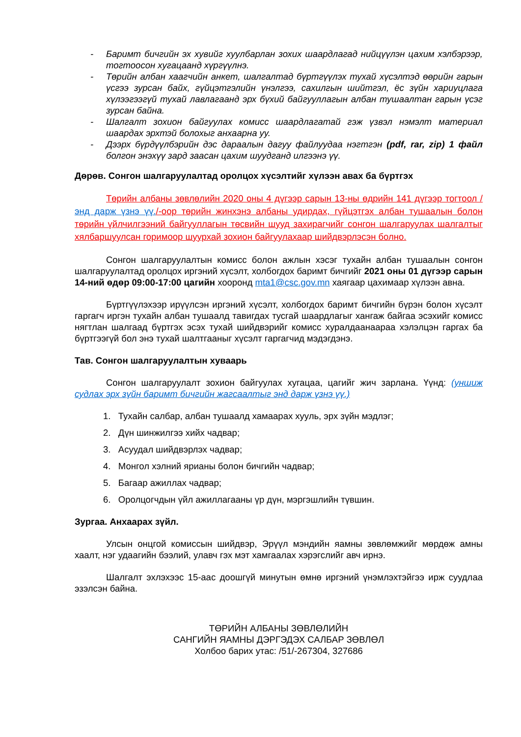- Баримт бичгийн эх хувийг хуулбарлан зохих шаардлагад нийцүүлэн цахим хэлбэрээр, тогтоосон хугацаанд хүргүүлнэ.
- Төрийн албан хаагчийн анкет, шалгалтад бүртгүүлэх тухай хүсэлтэд өөрийн гарын үсгээ зурсан байх, гүйцэтгэлийн үнэлгээ, сахилгын шийтгэл, ёс зүйн хариуцлага хүлээгээгүй тухай лавлагаанд эрх бүхий байгууллагын албан тушаалтан гарын үсэг зурсан байна.
- Шалгалт зохион байгуулах комисс шаардлагатай гэж үзвэл нэмэлт материал шаардах эрхтэй болохыг анхаарна уу.
- Дээрх бүрдүүлбэрийн дэс дараалын дагуу файлуудаа нэгтгэн (pdf, rar, zip) 1 файл болгон энэхүү зард заасан цахим шуудганд илгээнэ үү.
Дөрөв. Сонгон шалгаруулалтад оролцох хүсэлтийг хүлээн авах ба бүртгэх
Төрийн албаны зөвлөлийн 2020 оны 4 дүгээр сарын 13-ны өдрийн 141 дүгээр тогтоол /энд дарж үзнэ үү./-оор төрийн жинхэнэ албаны удирдах, гүйцэтгэх албан тушаалын болон төрийн үйлчилгээний байгууллагын төсвийн шууд захирагчийг сонгон шалгаруулах шалгалтыг хялбаршуулсан горимоор шуурхай зохион байгуулахаар шийдвэрлэсэн болно.
Сонгон шалгаруулалтын комисс болон ажлын хэсэг тухайн албан тушаалын сонгон шалгаруулалтад оролцох иргэний хүсэлт, холбогдох баримт бичгийг 2021 оны 01 дүгээр сарын 14-ний өдөр 09:00-17:00 цагийн хооронд mta1@csc.gov.mn хаягаар цахимаар хүлээн авна.
Бүртгүүлэхээр ирүүлсэн иргэний хүсэлт, холбогдох баримт бичгийн бүрэн болон хүсэлт гаргагч иргэн тухайн албан тушаалд тавигдах тусгай шаардлагыг хангаж байгаа эсэхийг комисс нягтлан шалгаад бүртгэх эсэх тухай шийдвэрийг комисс хуралдаанаараа хэлэлцэн гаргах ба бүртгээгүй бол энэ тухай шалтгааныг хүсэлт гаргагчид мэдэгдэнэ.
Тав. Сонгон шалгаруулалтын хуваарь
Сонгон шалгаруулалт зохион байгуулах хугацаа, цагийг жич зарлана. Үүнд: (уншиж судлах эрх зүйн баримт бичгийн жагсаалтыг энд дарж үзнэ үү.)
1. Тухайн салбар, албан тушаалд хамаарах хууль, эрх зүйн мэдлэг;
2. Дүн шинжилгээ хийх чадвар;
3. Асуудал шийдвэрлэх чадвар;
4. Монгол хэлний ярианы болон бичгийн чадвар;
5. Багаар ажиллах чадвар;
6. Оролцогчдын үйл ажиллагааны үр дүн, мэргэшлийн түвшин.
Зургаа. Анхаарах зүйл.
Улсын онцгой комиссын шийдвэр, Эрүүл мэндийн яамны зөвлөмжийг мөрдөж амны хаалт, нэг удаагийн бээлий, улавч гэх мэт хамгаалах хэрэгслийг авч ирнэ.
Шалгалт эхлэхээс 15-аас доошгүй минутын өмнө иргэний үнэмлэхтэйгээ ирж суудлаа эзэлсэн байна.
ТӨРИЙН АЛБАНЫ ЗӨВЛӨЛИЙН
САНГИЙН ЯАМНЫ ДЭРГЭДЭХ САЛБАР ЗӨВЛӨЛ
Холбоо барих утас: /51/-267304, 327686